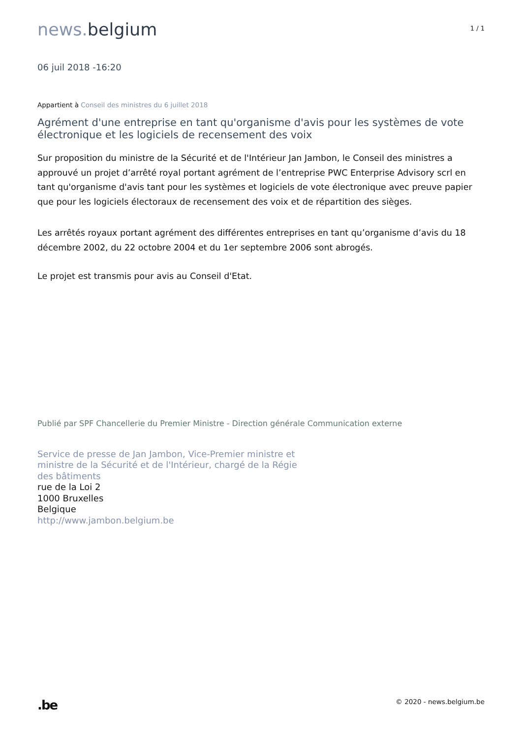news. belgium
1 / 1
06 juil 2018 -16:20
Appartient à Conseil des ministres du 6 juillet 2018
Agrément d'une entreprise en tant qu'organisme d'avis pour les systèmes de vote électronique et les logiciels de recensement des voix
Sur proposition du ministre de la Sécurité et de l'Intérieur Jan Jambon, le Conseil des ministres a approuvé un projet d’arrêté royal portant agrément de l’entreprise PWC Enterprise Advisory scrl en tant qu'organisme d'avis tant pour les systèmes et logiciels de vote électronique avec preuve papier que pour les logiciels électoraux de recensement des voix et de répartition des sièges.
Les arrêtés royaux portant agrément des différentes entreprises en tant qu’organisme d’avis du 18 décembre 2002, du 22 octobre 2004 et du 1er septembre 2006 sont abrogés.
Le projet est transmis pour avis au Conseil d'Etat.
Publié par SPF Chancellerie du Premier Ministre - Direction générale Communication externe
Service de presse de Jan Jambon, Vice-Premier ministre et
ministre de la Sécurité et de l'Intérieur, chargé de la Régie
des bâtiments
rue de la Loi 2
1000 Bruxelles
Belgique
http://www.jambon.belgium.be
.be © 2020 - news.belgium.be